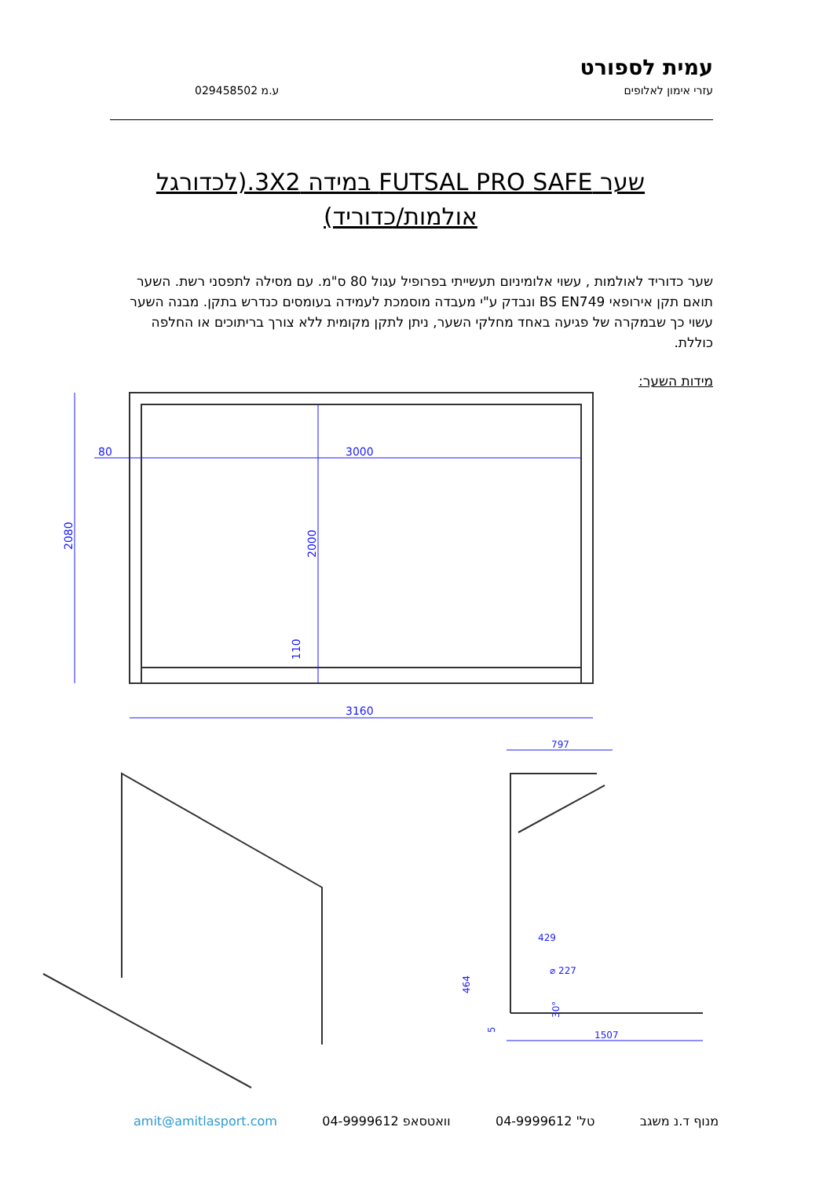עמית לספורט
עזרי אימון לאלופים ע.מ 029458502
שער FUTSAL PRO SAFE במידה 3X2.(לכדורגל אולמות/כדוריד)
שער כדוריד לאולמות , עשוי אלומיניום תעשייתי בפרופיל עגול 80 ס"מ. עם מסילה לתפסני רשת. השער תואם תקן אירופאי BS EN749 ונבדק ע"י מעבדה מוסמכת לעמידה בעומסים כנדרש בתקן. מבנה השער עשוי כך שבמקרה של פגיעה באחד מחלקי השער, ניתן לתקן מקומית ללא צורך בריתוכים או החלפה כוללת.
מידות השער:
2080
2000
80
3000
110
3160
797
429
⌀ 227
464
5
30°
1507
מנוף ד.נ משגב טל' 04-9999612 וואטסאפ 04-9999612 amit@amitlasport.com